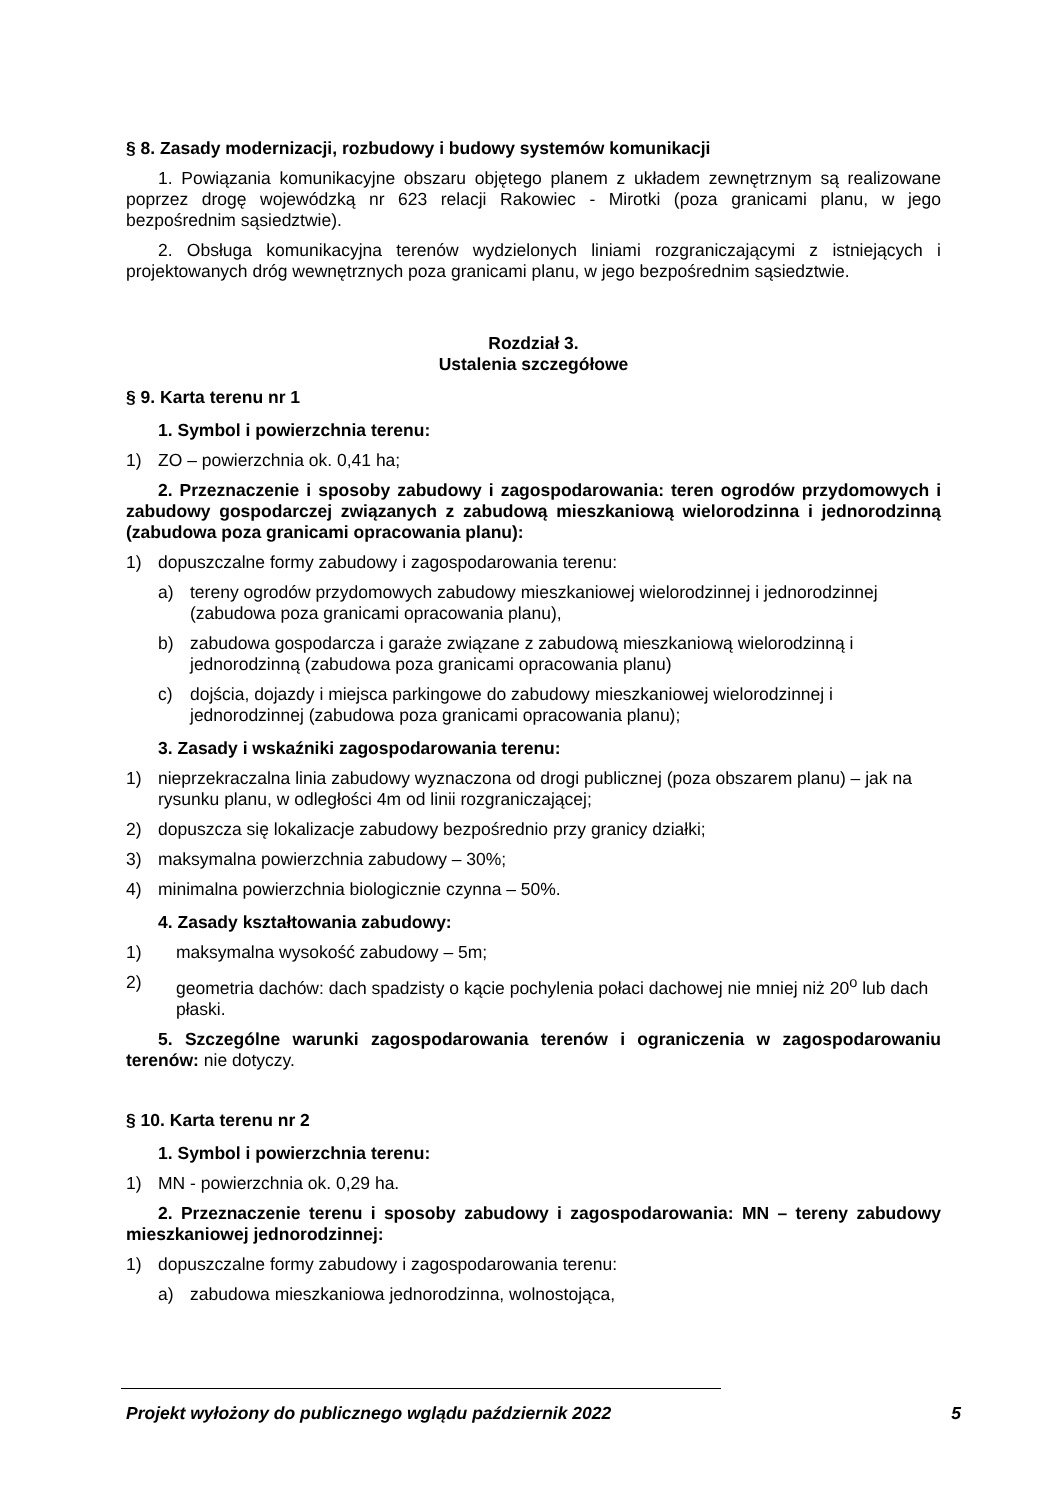§ 8. Zasady modernizacji, rozbudowy i budowy systemów komunikacji
1. Powiązania komunikacyjne obszaru objętego planem z układem zewnętrznym są realizowane poprzez drogę wojewódzką nr 623 relacji Rakowiec - Mirotki (poza granicami planu, w jego bezpośrednim sąsiedztwie).
2. Obsługa komunikacyjna terenów wydzielonych liniami rozgraniczającymi z istniejących i projektowanych dróg wewnętrznych poza granicami planu, w jego bezpośrednim sąsiedztwie.
Rozdział 3.
Ustalenia szczegółowe
§ 9. Karta terenu nr 1
1. Symbol i powierzchnia terenu:
1) ZO – powierzchnia ok. 0,41 ha;
2. Przeznaczenie i sposoby zabudowy i zagospodarowania: teren ogrodów przydomowych i zabudowy gospodarczej związanych z zabudową mieszkaniową wielorodzinna i jednorodzinną (zabudowa poza granicami opracowania planu):
1) dopuszczalne formy zabudowy i zagospodarowania terenu:
a) tereny ogrodów przydomowych zabudowy mieszkaniowej wielorodzinnej i jednorodzinnej (zabudowa poza granicami opracowania planu),
b) zabudowa gospodarcza i garaże związane z zabudową mieszkaniową wielorodzinną i jednorodzinną (zabudowa poza granicami opracowania planu)
c) dojścia, dojazdy i miejsca parkingowe do zabudowy mieszkaniowej wielorodzinnej i jednorodzinnej (zabudowa poza granicami opracowania planu);
3. Zasady i wskaźniki zagospodarowania terenu:
1) nieprzekraczalna linia zabudowy wyznaczona od drogi publicznej (poza obszarem planu) – jak na rysunku planu, w odległości 4m od linii rozgraniczającej;
2) dopuszcza się lokalizacje zabudowy bezpośrednio przy granicy działki;
3) maksymalna powierzchnia zabudowy – 30%;
4) minimalna powierzchnia biologicznie czynna – 50%.
4. Zasady kształtowania zabudowy:
1) maksymalna wysokość zabudowy – 5m;
2) geometria dachów: dach spadzisty o kącie pochylenia połaci dachowej nie mniej niż 20<sup>o</sup> lub dach płaski.
5. Szczególne warunki zagospodarowania terenów i ograniczenia w zagospodarowaniu terenów: nie dotyczy.
§ 10. Karta terenu nr 2
1. Symbol i powierzchnia terenu:
1) MN - powierzchnia ok. 0,29 ha.
2. Przeznaczenie terenu i sposoby zabudowy i zagospodarowania: MN – tereny zabudowy mieszkaniowej jednorodzinnej:
1) dopuszczalne formy zabudowy i zagospodarowania terenu:
a) zabudowa mieszkaniowa jednorodzinna, wolnostojąca,
Projekt wyłożony do publicznego wglądu październik 2022 5